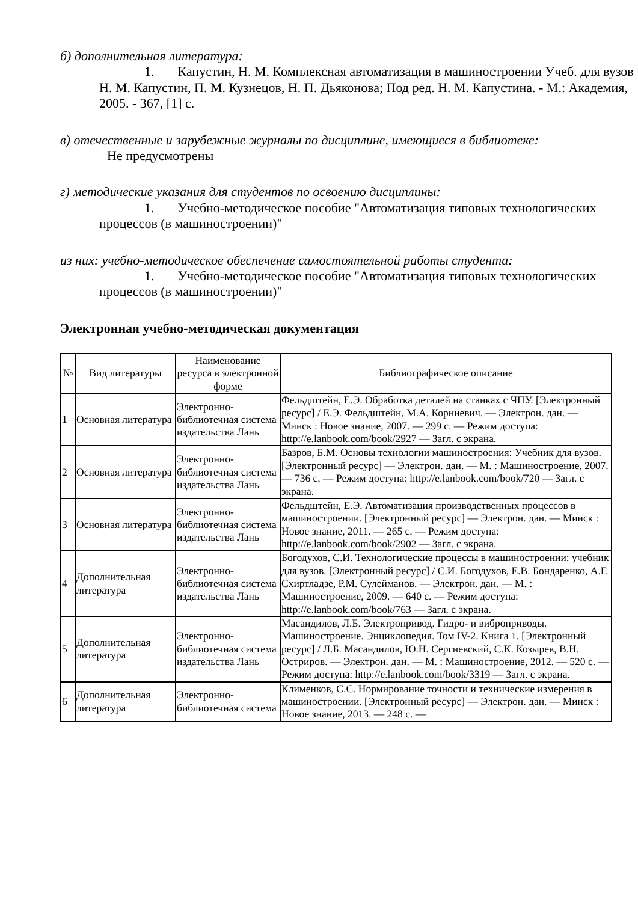б) дополнительная литература:
1. Капустин, Н. М. Комплексная автоматизация в машиностроении Учеб. для вузов Н. М. Капустин, П. М. Кузнецов, Н. П. Дьяконова; Под ред. Н. М. Капустина. - М.: Академия, 2005. - 367, [1] с.
в) отечественные и зарубежные журналы по дисциплине, имеющиеся в библиотеке:
Не предусмотрены
г) методические указания для студентов по освоению дисциплины:
1. Учебно-методическое пособие "Автоматизация типовых технологических процессов (в машиностроении)"
из них: учебно-методическое обеспечение самостоятельной работы студента:
1. Учебно-методическое пособие "Автоматизация типовых технологических процессов (в машиностроении)"
Электронная учебно-методическая документация
| № | Вид литературы | Наименование ресурса в электронной форме | Библиографическое описание |
| --- | --- | --- | --- |
| 1 | Основная литература | Электронно-библиотечная система издательства Лань | Фельдштейн, Е.Э. Обработка деталей на станках с ЧПУ. [Электронный ресурс] / Е.Э. Фельдштейн, М.А. Корниевич. — Электрон. дан. — Минск : Новое знание, 2007. — 299 с. — Режим доступа: http://e.lanbook.com/book/2927 — Загл. с экрана. |
| 2 | Основная литература | Электронно-библиотечная система издательства Лань | Базров, Б.М. Основы технологии машиностроения: Учебник для вузов. [Электронный ресурс] — Электрон. дан. — М. : Машиностроение, 2007. — 736 с. — Режим доступа: http://e.lanbook.com/book/720 — Загл. с экрана. |
| 3 | Основная литература | Электронно-библиотечная система издательства Лань | Фельдштейн, Е.Э. Автоматизация производственных процессов в машиностроении. [Электронный ресурс] — Электрон. дан. — Минск : Новое знание, 2011. — 265 с. — Режим доступа: http://e.lanbook.com/book/2902 — Загл. с экрана. |
| 4 | Дополнительная литература | Электронно-библиотечная система издательства Лань | Богодухов, С.И. Технологические процессы в машиностроении: учебник для вузов. [Электронный ресурс] / С.И. Богодухов, Е.В. Бондаренко, А.Г. Схиртладзе, Р.М. Сулейманов. — Электрон. дан. — М. : Машиностроение, 2009. — 640 с. — Режим доступа: http://e.lanbook.com/book/763 — Загл. с экрана. |
| 5 | Дополнительная литература | Электронно-библиотечная система издательства Лань | Масандилов, Л.Б. Электропривод. Гидро- и виброприводы. Машиностроение. Энциклопедия. Том IV-2. Книга 1. [Электронный ресурс] / Л.Б. Масандилов, Ю.Н. Сергиевский, С.К. Козырев, В.Н. Остриров. — Электрон. дан. — М. : Машиностроение, 2012. — 520 с. — Режим доступа: http://e.lanbook.com/book/3319 — Загл. с экрана. |
| 6 | Дополнительная литература | Электронно-библиотечная система | Клименков, С.С. Нормирование точности и технические измерения в машиностроении. [Электронный ресурс] — Электрон. дан. — Минск : Новое знание, 2013. — 248 с. — |